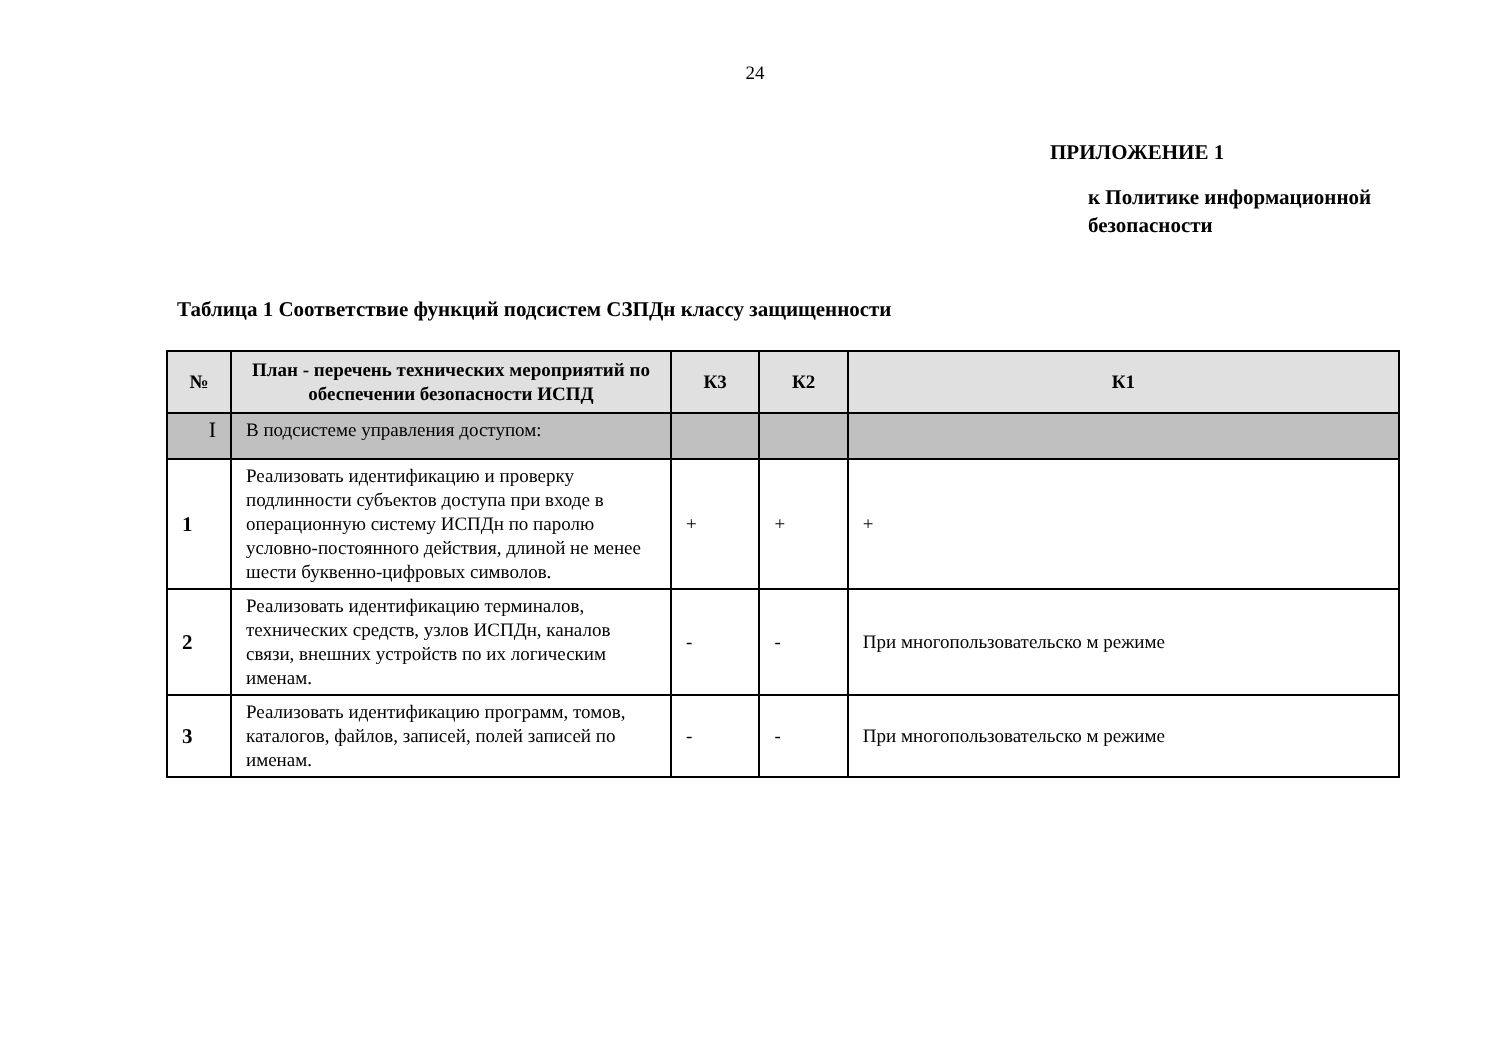24
ПРИЛОЖЕНИЕ 1
к Политике информационной
безопасности
Таблица 1 Соответствие функций подсистем СЗПДн классу защищенности
| № | План - перечень технических мероприятий по обеспечении безопасности ИСПД | К3 | К2 | К1 |
| --- | --- | --- | --- | --- |
| I | В подсистеме управления доступом: | | | |
| 1 | Реализовать идентификацию и проверку подлинности субъектов доступа при входе в операционную систему ИСПДн по паролю условно-постоянного действия, длиной не менее шести буквенно-цифровых символов. | + | + | + |
| 2 | Реализовать идентификацию терминалов, технических средств, узлов ИСПДн, каналов связи, внешних устройств по их логическим именам. | - | - | При многопользовательско м режиме |
| 3 | Реализовать идентификацию программ, томов, каталогов, файлов, записей, полей записей по именам. | - | - | При многопользовательско м режиме |